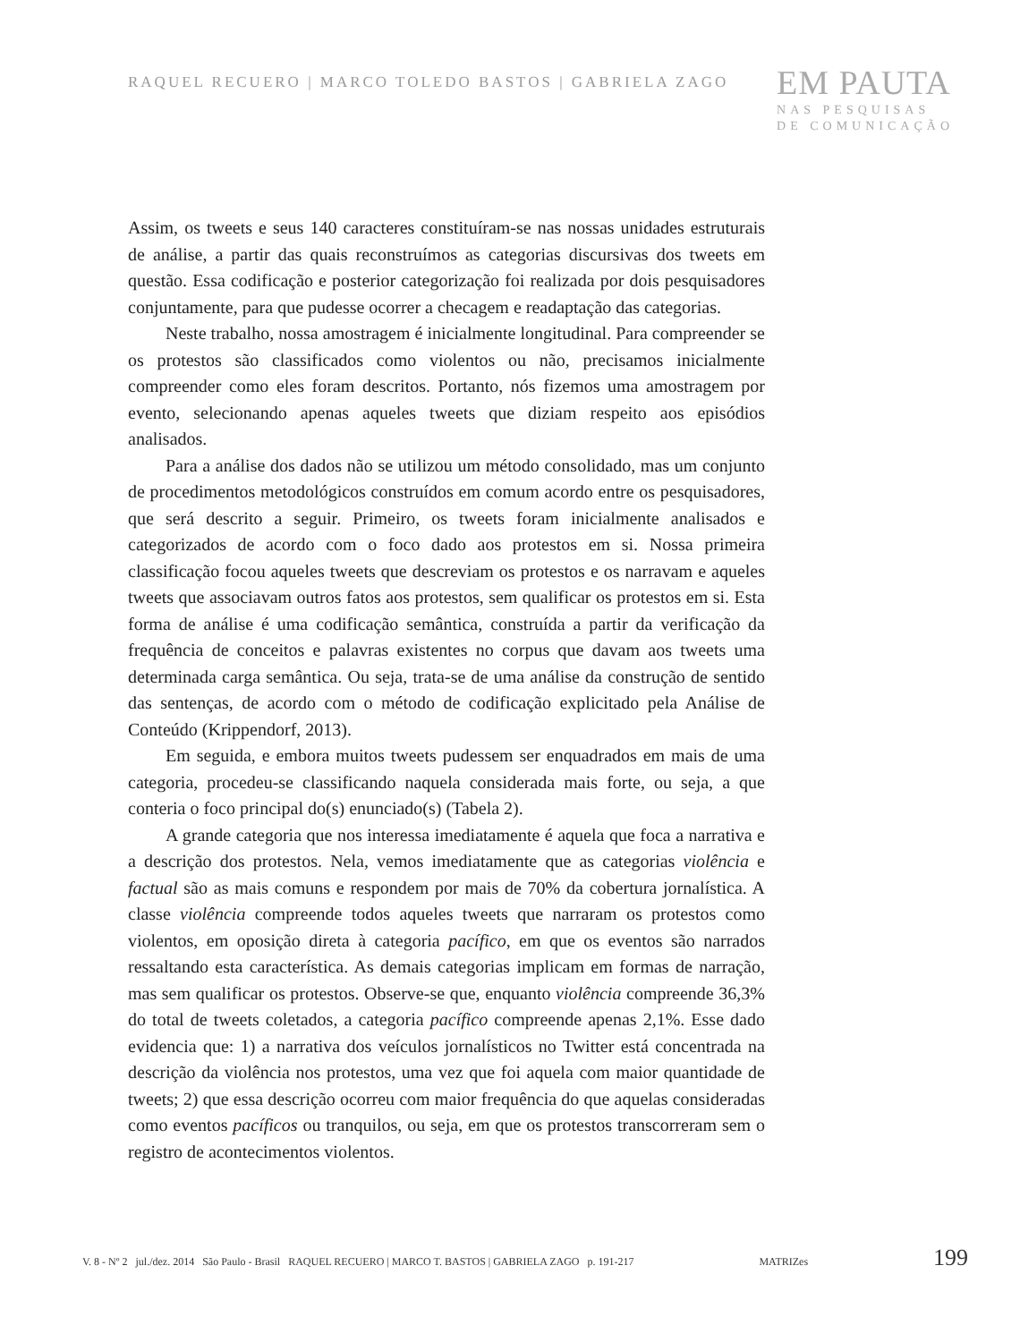RAQUEL RECUERO | MARCO TOLEDO BASTOS | GABRIELA ZAGO
EM PAUTA
NAS PESQUISAS
DE COMUNICAÇÃO
Assim, os tweets e seus 140 caracteres constituíram-se nas nossas unidades estruturais de análise, a partir das quais reconstruímos as categorias discursivas dos tweets em questão. Essa codificação e posterior categorização foi realizada por dois pesquisadores conjuntamente, para que pudesse ocorrer a checagem e readaptação das categorias.
Neste trabalho, nossa amostragem é inicialmente longitudinal. Para compreender se os protestos são classificados como violentos ou não, precisamos inicialmente compreender como eles foram descritos. Portanto, nós fizemos uma amostragem por evento, selecionando apenas aqueles tweets que diziam respeito aos episódios analisados.
Para a análise dos dados não se utilizou um método consolidado, mas um conjunto de procedimentos metodológicos construídos em comum acordo entre os pesquisadores, que será descrito a seguir. Primeiro, os tweets foram inicialmente analisados e categorizados de acordo com o foco dado aos protestos em si. Nossa primeira classificação focou aqueles tweets que descreviam os protestos e os narravam e aqueles tweets que associavam outros fatos aos protestos, sem qualificar os protestos em si. Esta forma de análise é uma codificação semântica, construída a partir da verificação da frequência de conceitos e palavras existentes no corpus que davam aos tweets uma determinada carga semântica. Ou seja, trata-se de uma análise da construção de sentido das sentenças, de acordo com o método de codificação explicitado pela Análise de Conteúdo (Krippendorf, 2013).
Em seguida, e embora muitos tweets pudessem ser enquadrados em mais de uma categoria, procedeu-se classificando naquela considerada mais forte, ou seja, a que conteria o foco principal do(s) enunciado(s) (Tabela 2).
A grande categoria que nos interessa imediatamente é aquela que foca a narrativa e a descrição dos protestos. Nela, vemos imediatamente que as categorias violência e factual são as mais comuns e respondem por mais de 70% da cobertura jornalística. A classe violência compreende todos aqueles tweets que narraram os protestos como violentos, em oposição direta à categoria pacífico, em que os eventos são narrados ressaltando esta característica. As demais categorias implicam em formas de narração, mas sem qualificar os protestos. Observe-se que, enquanto violência compreende 36,3% do total de tweets coletados, a categoria pacífico compreende apenas 2,1%. Esse dado evidencia que: 1) a narrativa dos veículos jornalísticos no Twitter está concentrada na descrição da violência nos protestos, uma vez que foi aquela com maior quantidade de tweets; 2) que essa descrição ocorreu com maior frequência do que aquelas consideradas como eventos pacíficos ou tranquilos, ou seja, em que os protestos transcorreram sem o registro de acontecimentos violentos.
V. 8 - Nº 2 jul./dez. 2014 São Paulo - Brasil RAQUEL RECUERO | MARCO T. BASTOS | GABRIELA ZAGO p. 191-217 MATRIZes 199